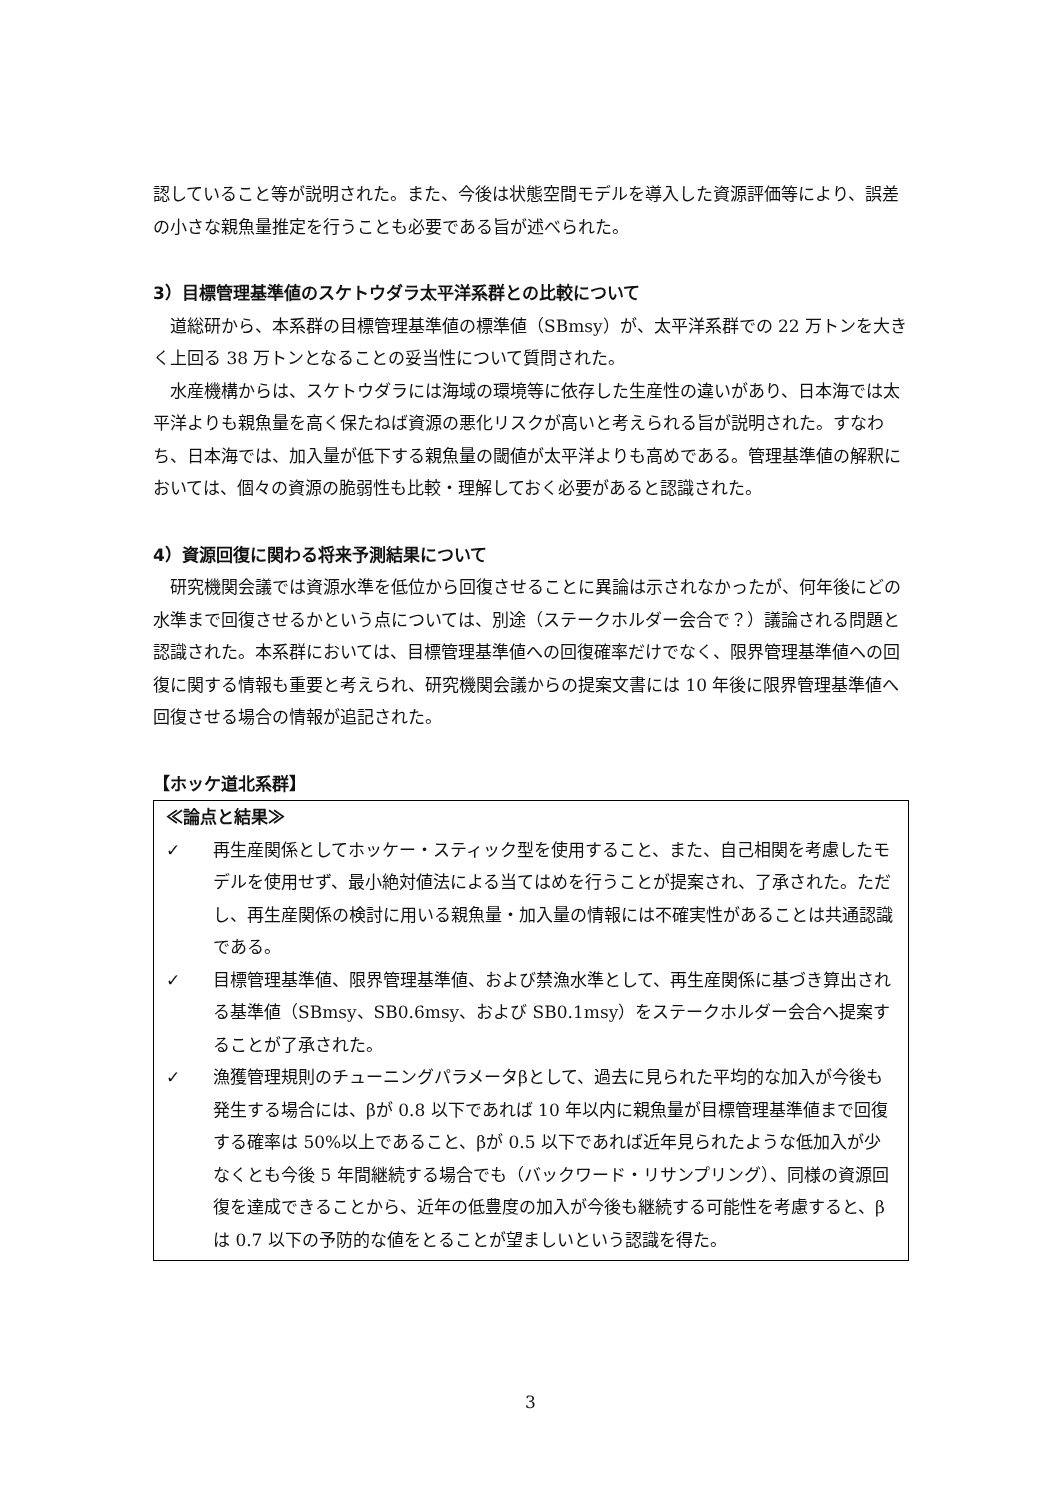認していること等が説明された。また、今後は状態空間モデルを導入した資源評価等により、誤差の小さな親魚量推定を行うことも必要である旨が述べられた。
3）目標管理基準値のスケトウダラ太平洋系群との比較について
道総研から、本系群の目標管理基準値の標準値（SBmsy）が、太平洋系群での 22 万トンを大きく上回る 38 万トンとなることの妥当性について質問された。
水産機構からは、スケトウダラには海域の環境等に依存した生産性の違いがあり、日本海では太平洋よりも親魚量を高く保たねば資源の悪化リスクが高いと考えられる旨が説明された。すなわち、日本海では、加入量が低下する親魚量の閾値が太平洋よりも高めである。管理基準値の解釈においては、個々の資源の脆弱性も比較・理解しておく必要があると認識された。
4）資源回復に関わる将来予測結果について
研究機関会議では資源水準を低位から回復させることに異論は示されなかったが、何年後にどの水準まで回復させるかという点については、別途（ステークホルダー会合で？）議論される問題と認識された。本系群においては、目標管理基準値への回復確率だけでなく、限界管理基準値への回復に関する情報も重要と考えられ、研究機関会議からの提案文書には 10 年後に限界管理基準値へ回復させる場合の情報が追記された。
【ホッケ道北系群】
≪論点と結果≫
✓ 再生産関係としてホッケー・スティック型を使用すること、また、自己相関を考慮したモデルを使用せず、最小絶対値法による当てはめを行うことが提案され、了承された。ただし、再生産関係の検討に用いる親魚量・加入量の情報には不確実性があることは共通認識である。
✓ 目標管理基準値、限界管理基準値、および禁漁水準として、再生産関係に基づき算出される基準値（SBmsy、SB0.6msy、および SB0.1msy）をステークホルダー会合へ提案することが了承された。
✓ 漁獲管理規則のチューニングパラメータβとして、過去に見られた平均的な加入が今後も発生する場合には、βが 0.8 以下であれば 10 年以内に親魚量が目標管理基準値まで回復する確率は 50%以上であること、βが 0.5 以下であれば近年見られたような低加入が少なくとも今後 5 年間継続する場合でも（バックワード・リサンプリング）、同様の資源回復を達成できることから、近年の低豊度の加入が今後も継続する可能性を考慮すると、βは 0.7 以下の予防的な値をとることが望ましいという認識を得た。
3